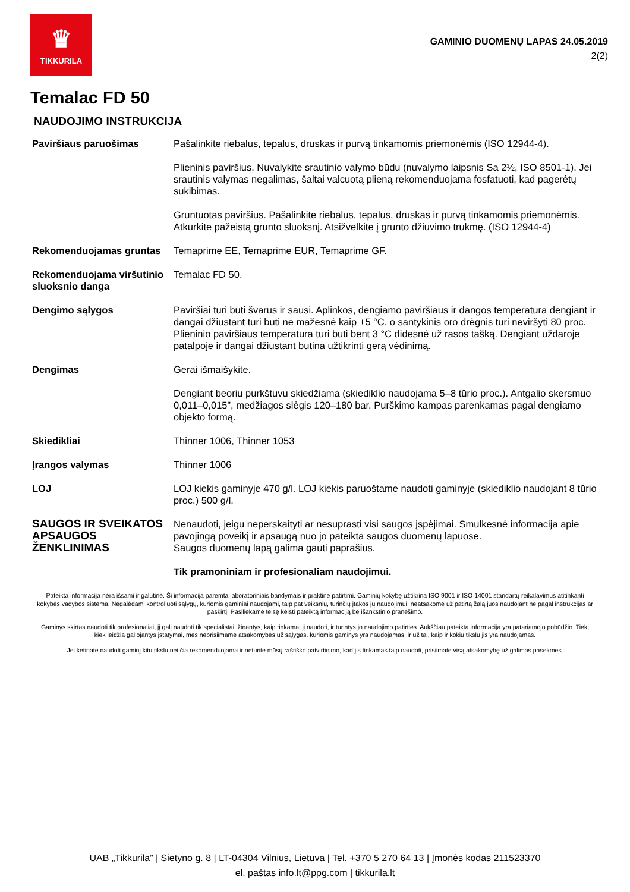♛
TIKKURILA
GAMINIO DUOMENŲ LAPAS 24.05.2019
2(2)
Temalac FD 50
NAUDOJIMO INSTRUKCIJA
| Paviršiaus paruošimas | Pašalinkite riebalus, tepalus, druskas ir purvą tinkamomis priemonėmis (ISO 12944-4). Plieninis paviršius. Nuvalykite srautinio valymo būdu (nuvalymo laipsnis Sa 2½, ISO 8501-1). Jei srautinis valymas negalimas, šaltai valcuotą plieną rekomenduojama fosfatuoti, kad pagerėtų sukibimas. Gruntuotas paviršius. Pašalinkite riebalus, tepalus, druskas ir purvą tinkamomis priemonėmis. Atkurkite pažeistą grunto sluoksnį. Atsižvelkite į grunto džiūvimo trukmę. (ISO 12944-4) |
| Rekomenduojamas gruntas | Temaprime EE, Temaprime EUR, Temaprime GF. |
| Rekomenduojama viršutinio sluoksnio danga | Temalac FD 50. |
| Dengimo sąlygos | Paviršiai turi būti švarūs ir sausi. Aplinkos, dengiamo paviršiaus ir dangos temperatūra dengiant ir dangai džiūstant turi būti ne mažesnė kaip +5 °C, o santykinis oro drėgnis turi neviršyti 80 proc. Plieninio paviršiaus temperatūra turi būti bent 3 °C didesnė už rasos tašką. Dengiant uždaroje patalpoje ir dangai džiūstant būtina užtikrinti gerą vėdinimą. |
| Dengimas | Gerai išmaišykite. Dengiant beoriu purkštuvu skiedžiama (skiediklio naudojama 5–8 tūrio proc.). Antgalio skersmuo 0,011–0,015”, medžiagos slėgis 120–180 bar. Purškimo kampas parenkamas pagal dengiamo objekto formą. |
| Skiedikliai | Thinner 1006, Thinner 1053 |
| Įrangos valymas | Thinner 1006 |
| LOJ | LOJ kiekis gaminyje 470 g/l. LOJ kiekis paruoštame naudoti gaminyje (skiediklio naudojant 8 tūrio proc.) 500 g/l. |
| SAUGOS IR SVEIKATOS APSAUGOS ŽENKLINIMAS | Nenaudoti, jeigu neperskaityti ar nesuprasti visi saugos įspėjimai. Smulkesnė informacija apie pavojingą poveikį ir apsaugą nuo jo pateikta saugos duomenų lapuose. Saugos duomenų lapą galima gauti paprašius. Tik pramoniniam ir profesionaliam naudojimui. |
Pateikta informacija nėra išsami ir galutinė. Ši informacija paremta laboratoriniais bandymais ir praktine patirtimi. Gaminių kokybę užtikrina ISO 9001 ir ISO 14001 standartų reikalavimus atitinkanti kokybės vadybos sistema. Negalėdami kontroliuoti sąlygų, kuriomis gaminiai naudojami, taip pat veiksnių, turinčių įtakos jų naudojimui, neatsakome už patirtą žalą juos naudojant ne pagal instrukcijas ar paskirtį. Pasiliekame teisę keisti pateiktą informaciją be išankstinio pranešimo.
Gaminys skirtas naudoti tik profesionaliai, jį gali naudoti tik specialistai, žinantys, kaip tinkamai jį naudoti, ir turintys jo naudojimo patirties. Aukščiau pateikta informacija yra patariamojo pobūdžio. Tiek, kiek leidžia galiojantys įstatymai, mes neprisiimame atsakomybės už sąlygas, kuriomis gaminys yra naudojamas, ir už tai, kaip ir kokiu tikslu jis yra naudojamas.
Jei ketinate naudoti gaminį kitu tikslu nei čia rekomenduojama ir neturite mūsų raštiško patvirtinimo, kad jis tinkamas taip naudoti, prisiimate visą atsakomybę už galimas pasekmes.
UAB „Tikkurila” | Sietyno g. 8 | LT-04304 Vilnius, Lietuva | Tel. +370 5 270 64 13 | Įmonės kodas 211523370
el. paštas info.lt@ppg.com | tikkurila.lt